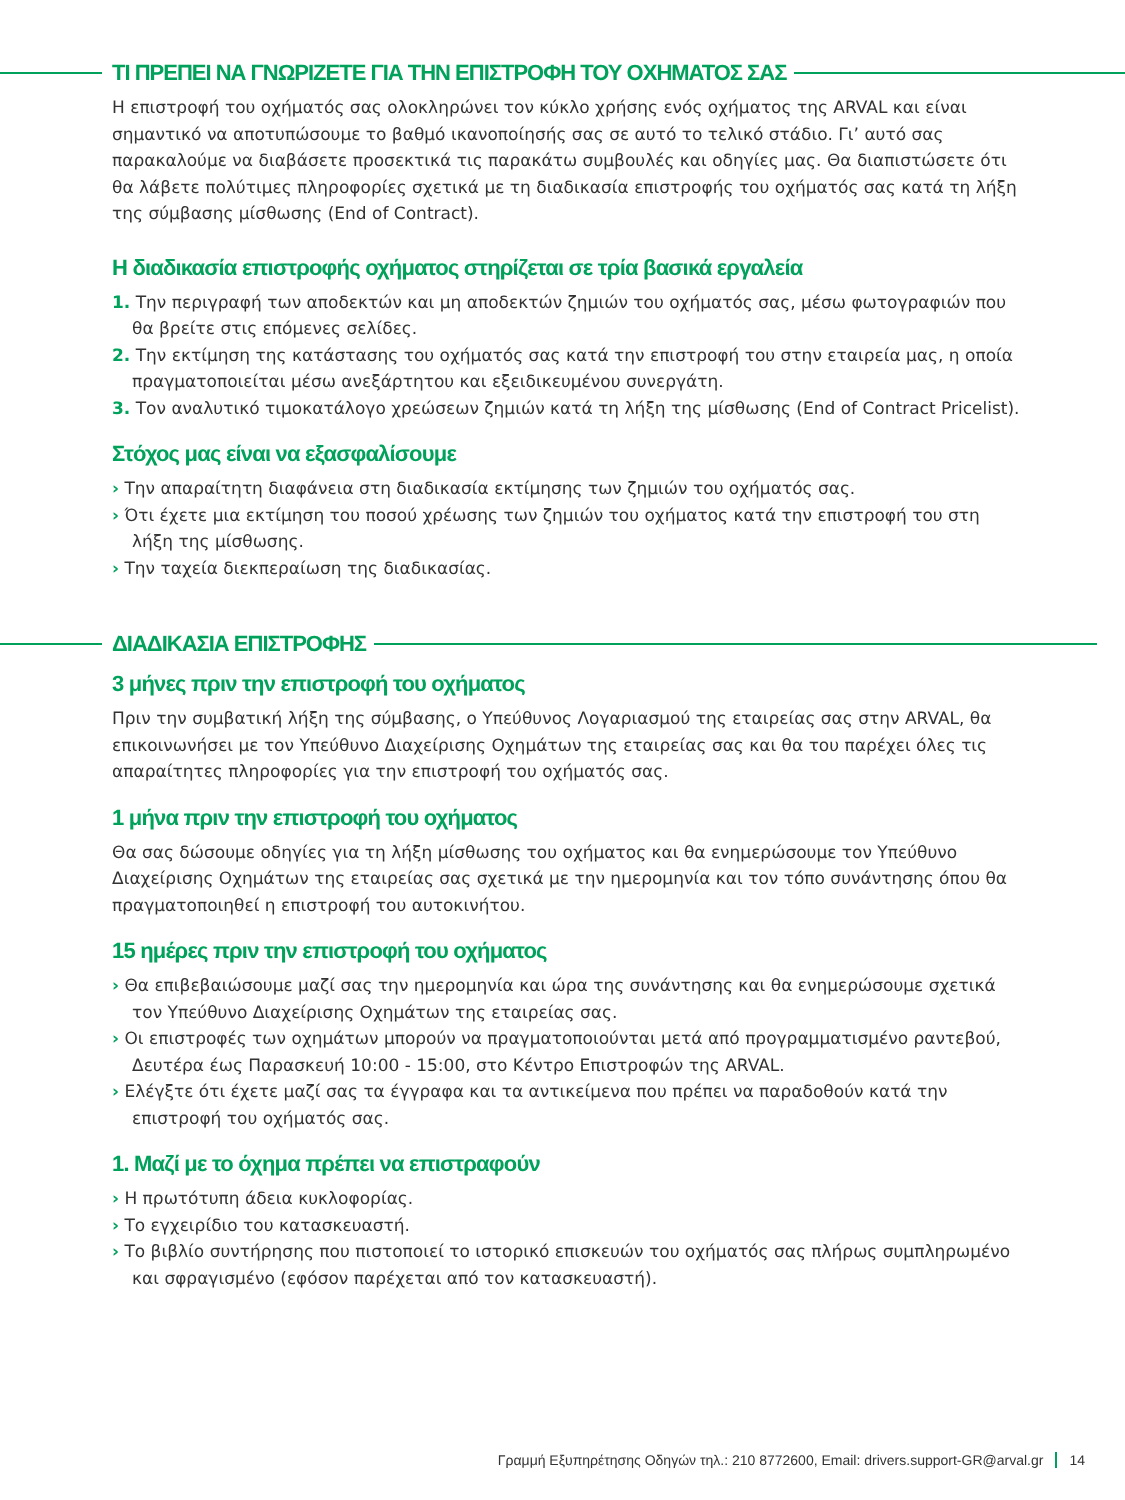ΤΙ ΠΡΕΠΕΙ ΝΑ ΓΝΩΡΙΖΕΤΕ ΓΙΑ ΤΗΝ ΕΠΙΣΤΡΟΦΗ ΤΟΥ ΟΧΗΜΑΤΟΣ ΣΑΣ
Η επιστροφή του οχήματός σας ολοκληρώνει τον κύκλο χρήσης ενός οχήματος της ARVAL και είναι σημαντικό να αποτυπώσουμε το βαθμό ικανοποίησής σας σε αυτό το τελικό στάδιο. Γι’ αυτό σας παρακαλούμε να διαβάσετε προσεκτικά τις παρακάτω συμβουλές και οδηγίες μας. Θα διαπιστώσετε ότι θα λάβετε πολύτιμες πληροφορίες σχετικά με τη διαδικασία επιστροφής του οχήματός σας κατά τη λήξη της σύμβασης μίσθωσης (End of Contract).
Η διαδικασία επιστροφής οχήματος στηρίζεται σε τρία βασικά εργαλεία
1. Την περιγραφή των αποδεκτών και μη αποδεκτών ζημιών του οχήματός σας, μέσω φωτογραφιών που θα βρείτε στις επόμενες σελίδες.
2. Την εκτίμηση της κατάστασης του οχήματός σας κατά την επιστροφή του στην εταιρεία μας, η οποία πραγματοποιείται μέσω ανεξάρτητου και εξειδικευμένου συνεργάτη.
3. Τον αναλυτικό τιμοκατάλογο χρεώσεων ζημιών κατά τη λήξη της μίσθωσης (End of Contract Pricelist).
Στόχος μας είναι να εξασφαλίσουμε
› Την απαραίτητη διαφάνεια στη διαδικασία εκτίμησης των ζημιών του οχήματός σας.
› Ότι έχετε μια εκτίμηση του ποσού χρέωσης των ζημιών του οχήματος κατά την επιστροφή του στη λήξη της μίσθωσης.
› Την ταχεία διεκπεραίωση της διαδικασίας.
ΔΙΑΔΙΚΑΣΙΑ ΕΠΙΣΤΡΟΦΗΣ
3 μήνες πριν την επιστροφή του οχήματος
Πριν την συμβατική λήξη της σύμβασης, ο Υπεύθυνος Λογαριασμού της εταιρείας σας στην ARVAL, θα επικοινωνήσει με τον Υπεύθυνο Διαχείρισης Οχημάτων της εταιρείας σας και θα του παρέχει όλες τις απαραίτητες πληροφορίες για την επιστροφή του οχήματός σας.
1 μήνα πριν την επιστροφή του οχήματος
Θα σας δώσουμε οδηγίες για τη λήξη μίσθωσης του οχήματος και θα ενημερώσουμε τον Υπεύθυνο Διαχείρισης Οχημάτων της εταιρείας σας σχετικά με την ημερομηνία και τον τόπο συνάντησης όπου θα πραγματοποιηθεί η επιστροφή του αυτοκινήτου.
15 ημέρες πριν την επιστροφή του οχήματος
› Θα επιβεβαιώσουμε μαζί σας την ημερομηνία και ώρα της συνάντησης και θα ενημερώσουμε σχετικά τον Υπεύθυνο Διαχείρισης Οχημάτων της εταιρείας σας.
› Οι επιστροφές των οχημάτων μπορούν να πραγματοποιούνται μετά από προγραμματισμένο ραντεβού, Δευτέρα έως Παρασκευή 10:00 - 15:00, στο Κέντρο Επιστροφών της ARVAL.
› Ελέγξτε ότι έχετε μαζί σας τα έγγραφα και τα αντικείμενα που πρέπει να παραδοθούν κατά την επιστροφή του οχήματός σας.
1. Μαζί με το όχημα πρέπει να επιστραφούν
› Η πρωτότυπη άδεια κυκλοφορίας.
› Το εγχειρίδιο του κατασκευαστή.
› Το βιβλίο συντήρησης που πιστοποιεί το ιστορικό επισκευών του οχήματός σας πλήρως συμπληρωμένο και σφραγισμένο (εφόσον παρέχεται από τον κατασκευαστή).
Γραμμή Εξυπηρέτησης Οδηγών τηλ.: 210 8772600, Email: drivers.support-GR@arval.gr 14